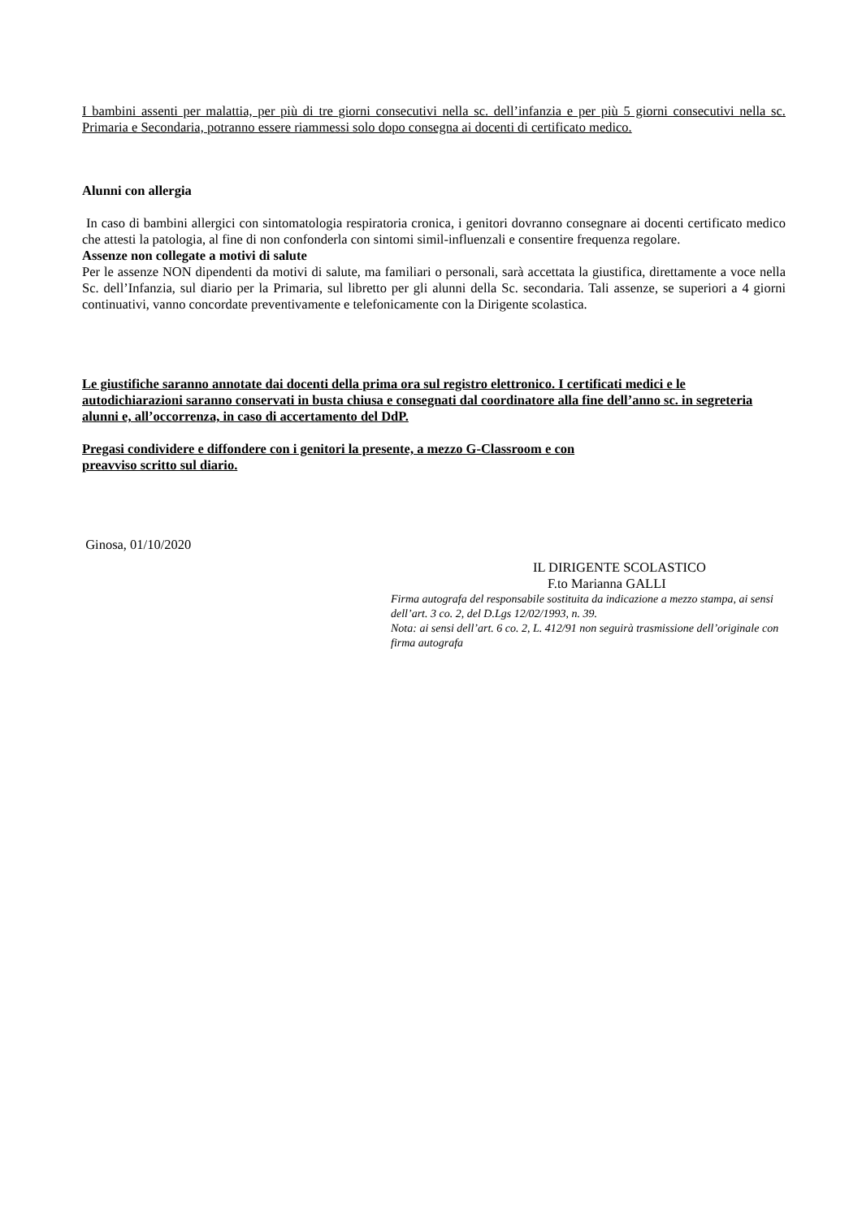I bambini assenti per malattia, per più di tre giorni consecutivi nella sc. dell’infanzia e per più 5 giorni consecutivi nella sc. Primaria e Secondaria, potranno essere riammessi solo dopo consegna ai docenti di certificato medico.
Alunni con allergia
In caso di bambini allergici con sintomatologia respiratoria cronica, i genitori dovranno consegnare ai docenti certificato medico che attesti la patologia, al fine di non confonderla con sintomi simil-influenzali e consentire frequenza regolare.
Assenze non collegate a motivi di salute
Per le assenze NON dipendenti da motivi di salute, ma familiari o personali, sarà accettata la giustifica, direttamente a voce nella Sc. dell’Infanzia, sul diario per la Primaria, sul libretto per gli alunni della Sc. secondaria. Tali assenze, se superiori a 4 giorni continuativi, vanno concordate preventivamente e telefonicamente con la Dirigente scolastica.
Le giustifiche saranno annotate dai docenti della prima ora sul registro elettronico. I certificati medici e le autodichiarazioni saranno conservati in busta chiusa e consegnati dal coordinatore alla fine dell’anno sc. in segreteria alunni e, all’occorrenza, in caso di accertamento del DdP.
Pregasi condividere e diffondere con i genitori la presente, a mezzo G-Classroom e con
preavviso scritto sul diario.
Ginosa, 01/10/2020
IL DIRIGENTE SCOLASTICO
F.to Marianna GALLI
Firma autografa del responsabile sostituita da indicazione a mezzo stampa, ai sensi dell’art. 3 co. 2, del D.Lgs 12/02/1993, n. 39.
Nota: ai sensi dell’art. 6 co. 2, L. 412/91 non seguirà trasmissione dell’originale con firma autografa